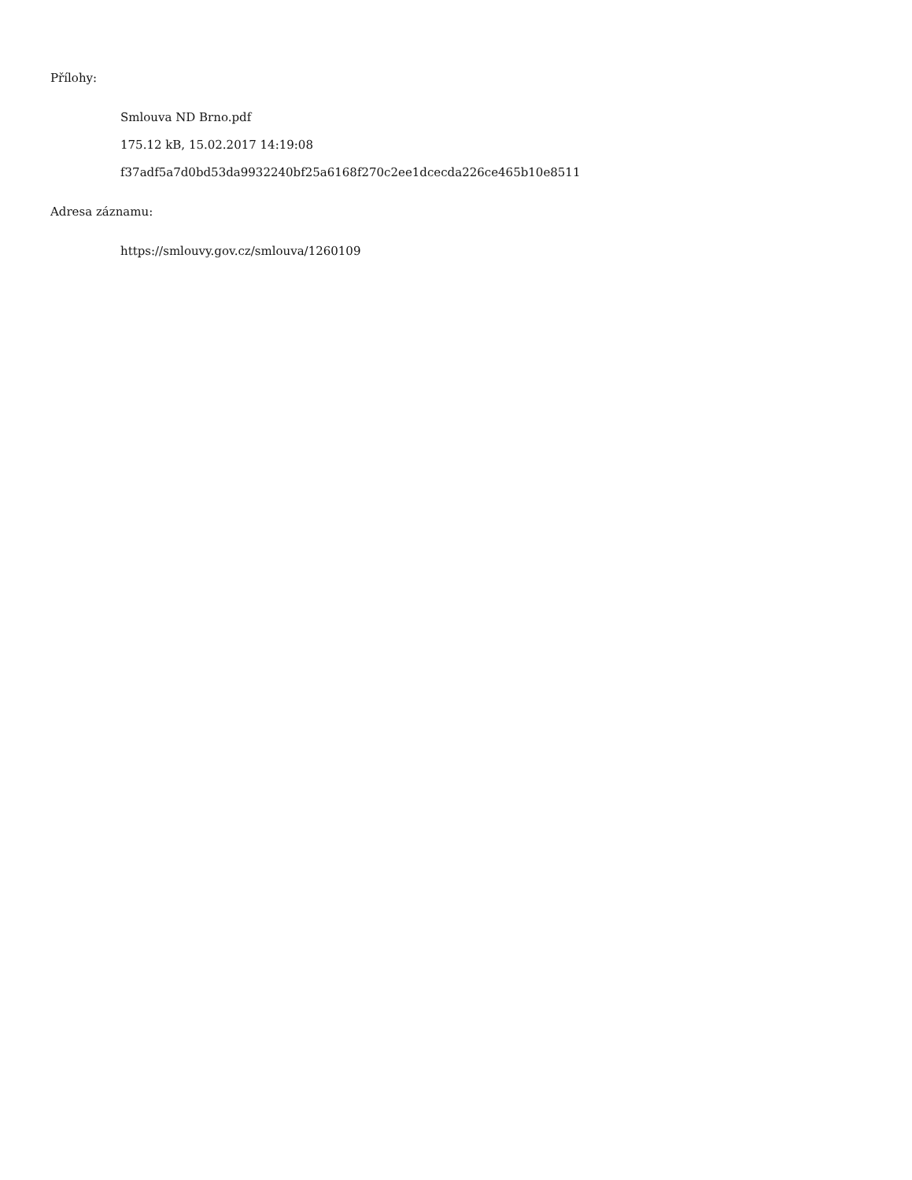Přílohy:
Smlouva ND Brno.pdf
175.12 kB, 15.02.2017 14:19:08
f37adf5a7d0bd53da9932240bf25a6168f270c2ee1dcecda226ce465b10e8511
Adresa záznamu:
https://smlouvy.gov.cz/smlouva/1260109